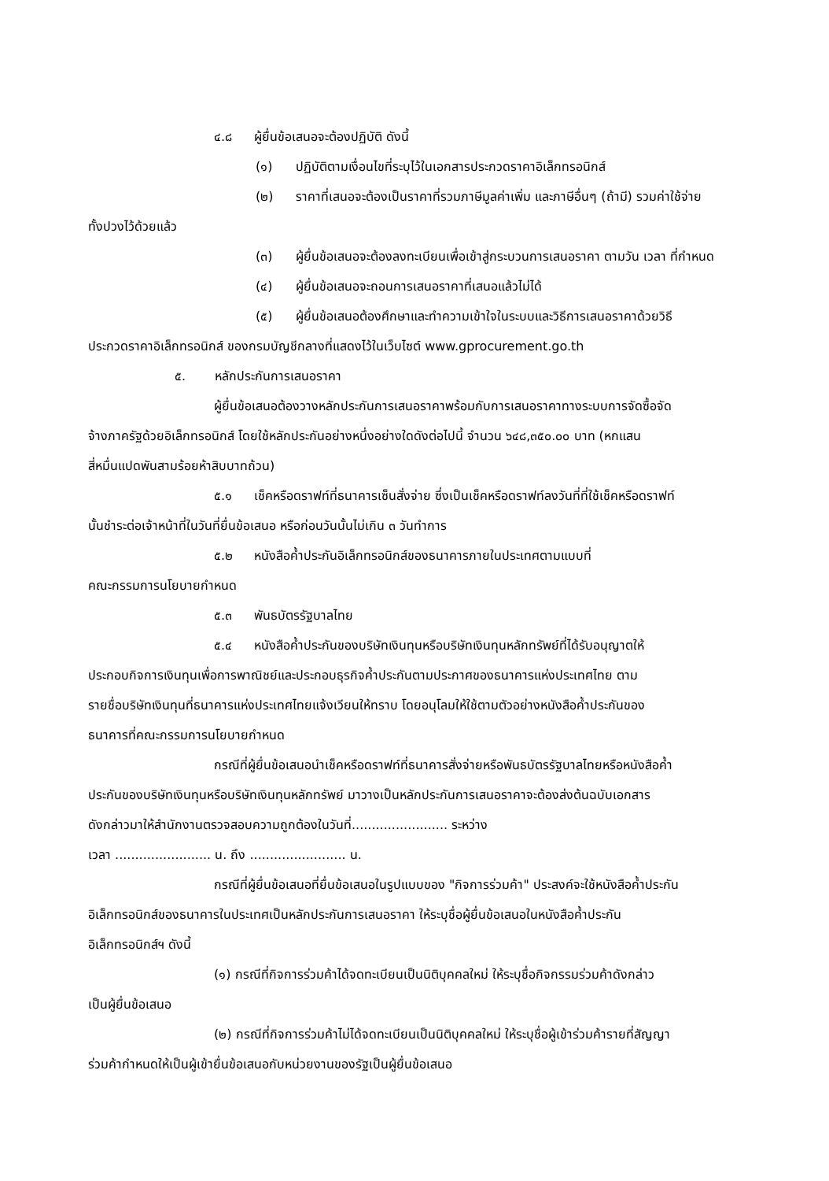๔.๘ ผู้ยื่นข้อเสนอจะต้องปฏิบัติ ดังนี้
(๑) ปฏิบัติตามเงื่อนไขที่ระบุไว้ในเอกสารประกวดราคาอิเล็กทรอนิกส์
(๒) ราคาที่เสนอจะต้องเป็นราคาที่รวมภาษีมูลค่าเพิ่ม และภาษีอื่นๆ (ถ้ามี) รวมค่าใช้จ่าย
ทั้งปวงไว้ด้วยแล้ว
(๓) ผู้ยื่นข้อเสนอจะต้องลงทะเบียนเพื่อเข้าสู่กระบวนการเสนอราคา ตามวัน เวลา ที่กำหนด
(๔) ผู้ยื่นข้อเสนอจะถอนการเสนอราคาที่เสนอแล้วไม่ได้
(๕) ผู้ยื่นข้อเสนอต้องศึกษาและทำความเข้าใจในระบบและวิธีการเสนอราคาด้วยวิธี
ประกวดราคาอิเล็กทรอนิกส์ ของกรมบัญชีกลางที่แสดงไว้ในเว็บไซต์ www.gprocurement.go.th
๕. หลักประกันการเสนอราคา
ผู้ยื่นข้อเสนอต้องวางหลักประกันการเสนอราคาพร้อมกับการเสนอราคาทางระบบการจัดซื้อจัด
จ้างภาครัฐด้วยอิเล็กทรอนิกส์ โดยใช้หลักประกันอย่างหนึ่งอย่างใดดังต่อไปนี้ จำนวน ๖๔๘,๓๕๐.๐๐ บาท (หกแสน
สี่หมื่นแปดพันสามร้อยห้าสิบบาทถ้วน)
๕.๑ เช็คหรือดราฟท์ที่ธนาคารเซ็นสั่งจ่าย ซึ่งเป็นเช็คหรือดราฟท์ลงวันที่ที่ใช้เช็คหรือดราฟท์
นั้นชำระต่อเจ้าหน้าที่ในวันที่ยื่นข้อเสนอ หรือก่อนวันนั้นไม่เกิน ๓ วันทำการ
๕.๒ หนังสือค้ำประกันอิเล็กทรอนิกส์ของธนาคารภายในประเทศตามแบบที่
คณะกรรมการนโยบายกำหนด
๕.๓ พันธบัตรรัฐบาลไทย
๕.๔ หนังสือค้ำประกันของบริษัทเงินทุนหรือบริษัทเงินทุนหลักทรัพย์ที่ได้รับอนุญาตให้
ประกอบกิจการเงินทุนเพื่อการพาณิชย์และประกอบธุรกิจค้ำประกันตามประกาศของธนาคารแห่งประเทศไทย ตาม
รายชื่อบริษัทเงินทุนที่ธนาคารแห่งประเทศไทยแจ้งเวียนให้ทราบ โดยอนุโลมให้ใช้ตามตัวอย่างหนังสือค้ำประกันของ
ธนาคารที่คณะกรรมการนโยบายกำหนด
กรณีที่ผู้ยื่นข้อเสนอนำเช็คหรือดราฟท์ที่ธนาคารสั่งจ่ายหรือพันธบัตรรัฐบาลไทยหรือหนังสือค้ำ
ประกันของบริษัทเงินทุนหรือบริษัทเงินทุนหลักทรัพย์ มาวางเป็นหลักประกันการเสนอราคาจะต้องส่งต้นฉบับเอกสาร
ดังกล่าวมาให้สำนักงานตรวจสอบความถูกต้องในวันที่........................ ระหว่าง
เวลา ........................ น. ถึง ........................ น.
กรณีที่ผู้ยื่นข้อเสนอที่ยื่นข้อเสนอในรูปแบบของ "กิจการร่วมค้า" ประสงค์จะใช้หนังสือค้ำประกัน
อิเล็กทรอนิกส์ของธนาคารในประเทศเป็นหลักประกันการเสนอราคา ให้ระบุชื่อผู้ยื่นข้อเสนอในหนังสือค้ำประกัน
อิเล็กทรอนิกส์ฯ ดังนี้
(๑) กรณีที่กิจการร่วมค้าได้จดทะเบียนเป็นนิติบุคคลใหม่ ให้ระบุชื่อกิจกรรมร่วมค้าดังกล่าว
เป็นผู้ยื่นข้อเสนอ
(๒) กรณีที่กิจการร่วมค้าไม่ได้จดทะเบียนเป็นนิติบุคคลใหม่ ให้ระบุชื่อผู้เข้าร่วมค้ารายที่สัญญา
ร่วมค้ากำหนดให้เป็นผู้เข้ายื่นข้อเสนอกับหน่วยงานของรัฐเป็นผู้ยื่นข้อเสนอ